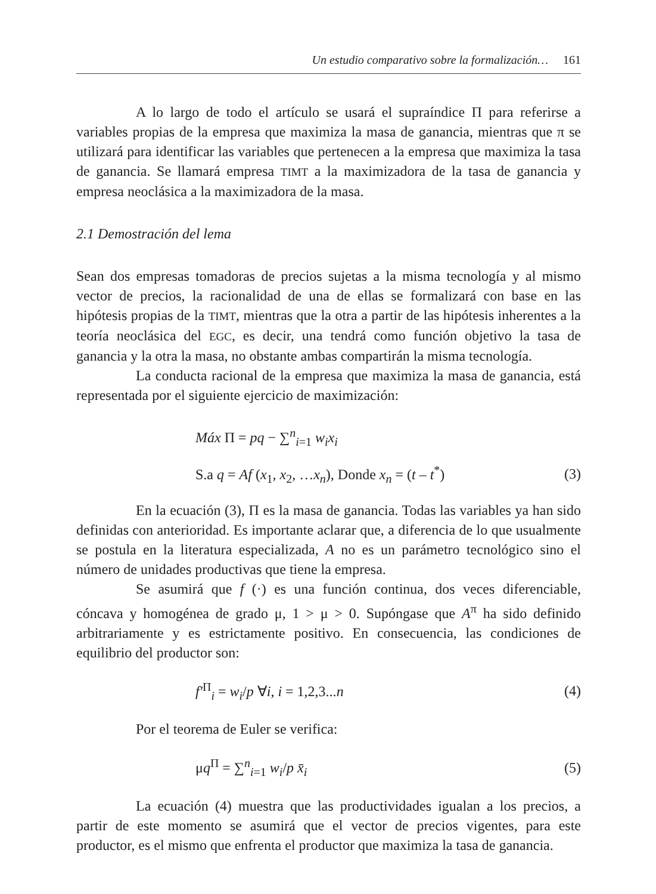Un estudio comparativo sobre la formalización… 161
A lo largo de todo el artículo se usará el supraíndice Π para referirse a variables propias de la empresa que maximiza la masa de ganancia, mientras que π se utilizará para identificar las variables que pertenecen a la empresa que maximiza la tasa de ganancia. Se llamará empresa TIMT a la maximizadora de la tasa de ganancia y empresa neoclásica a la maximizadora de la masa.
2.1 Demostración del lema
Sean dos empresas tomadoras de precios sujetas a la misma tecnología y al mismo vector de precios, la racionalidad de una de ellas se formalizará con base en las hipótesis propias de la TIMT, mientras que la otra a partir de las hipótesis inherentes a la teoría neoclásica del EGC, es decir, una tendrá como función objetivo la tasa de ganancia y la otra la masa, no obstante ambas compartirán la misma tecnología.
La conducta racional de la empresa que maximiza la masa de ganancia, está representada por el siguiente ejercicio de maximización:
Máx Π = pq − ∑<sup>n</sup><sub>i=1</sub> w<sub>i</sub>x<sub>i</sub>
S.a q = Af (x<sub>1</sub>, x<sub>2</sub>, …x<sub>n</sub>), Donde x<sub>n</sub> = (t – t<sup>*</sup>) (3)
En la ecuación (3), Π es la masa de ganancia. Todas las variables ya han sido definidas con anterioridad. Es importante aclarar que, a diferencia de lo que usualmente se postula en la literatura especializada, A no es un parámetro tecnológico sino el número de unidades productivas que tiene la empresa.
Se asumirá que f (·) es una función continua, dos veces diferenciable, cóncava y homogénea de grado μ, 1 > μ > 0. Supóngase que A<sup>π</sup> ha sido definido arbitrariamente y es estrictamente positivo. En consecuencia, las condiciones de equilibrio del productor son:
f′<sup>Π</sup><sub>i</sub> = w<sub>i</sub>/p ∀i, i = 1,2,3...n (4)
Por el teorema de Euler se verifica:
μq<sup>Π</sup> = ∑<sup>n</sup><sub>i=1</sub> w<sub>i</sub>/p x̄<sub>i</sub> (5)
La ecuación (4) muestra que las productividades igualan a los precios, a partir de este momento se asumirá que el vector de precios vigentes, para este productor, es el mismo que enfrenta el productor que maximiza la tasa de ganancia.